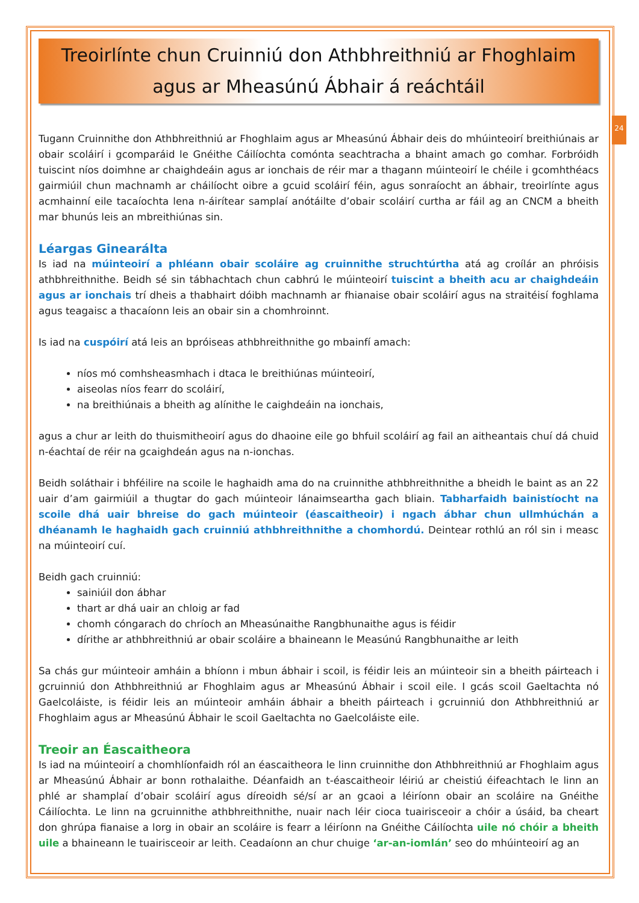24
Treoirlínte chun Cruinniú don Athbhreithniú ar Fhoghlaim
agus ar Mheasúnú Ábhair á reáchtáil
Tugann Cruinnithe don Athbhreithniú ar Fhoghlaim agus ar Mheasúnú Ábhair deis do mhúinteoirí breithiúnais ar obair scoláirí i gcomparáid le Gnéithe Cáilíochta comónta seachtracha a bhaint amach go comhar. Forbróidh tuiscint níos doimhne ar chaighdeáin agus ar ionchais de réir mar a thagann múinteoirí le chéile i gcomhthéacs gairmiúil chun machnamh ar cháilíocht oibre a gcuid scoláirí féin, agus sonraíocht an ábhair, treoirlínte agus acmhainní eile tacaíochta lena n-áirítear samplaí anótáilte d’obair scoláirí curtha ar fáil ag an CNCM a bheith mar bhunús leis an mbreithiúnas sin.
Léargas Ginearálta
Is iad na múinteoirí a phléann obair scoláire ag cruinnithe struchtúrtha atá ag croílár an phróisis athbhreithnithe. Beidh sé sin tábhachtach chun cabhrú le múinteoirí tuiscint a bheith acu ar chaighdeáin agus ar ionchais trí dheis a thabhairt dóibh machnamh ar fhianaise obair scoláirí agus na straitéisí foghlama agus teagaisc a thacaíonn leis an obair sin a chomhroinnt.
Is iad na cuspóirí atá leis an bpróiseas athbhreithnithe go mbainfí amach:
níos mó comhsheasmhach i dtaca le breithiúnas múinteoirí,
aiseolas níos fearr do scoláirí,
na breithiúnais a bheith ag alínithe le caighdeáin na ionchais,
agus a chur ar leith do thuismitheoirí agus do dhaoine eile go bhfuil scoláirí ag fail an aitheantais chuí dá chuid n-éachtaí de réir na gcaighdeán agus na n-ionchas.
Beidh soláthair i bhféilire na scoile le haghaidh ama do na cruinnithe athbhreithnithe a bheidh le baint as an 22 uair d’am gairmiúil a thugtar do gach múinteoir lánaimseartha gach bliain. Tabharfaidh bainistíocht na scoile dhá uair bhreise do gach múinteoir (éascaitheoir) i ngach ábhar chun ullmhúchán a dhéanamh le haghaidh gach cruinniú athbhreithnithe a chomhordú. Deintear rothlú an ról sin i measc na múinteoirí cuí.
Beidh gach cruinniú:
sainiúil don ábhar
thart ar dhá uair an chloig ar fad
chomh cóngarach do chríoch an Mheasúnaithe Rangbhunaithe agus is féidir
dírithe ar athbhreithniú ar obair scoláire a bhaineann le Measúnú Rangbhunaithe ar leith
Sa chás gur múinteoir amháin a bhíonn i mbun ábhair i scoil, is féidir leis an múinteoir sin a bheith páirteach i gcruinniú don Athbhreithniú ar Fhoghlaim agus ar Mheasúnú Ábhair i scoil eile. I gcás scoil Gaeltachta nó Gaelcoláiste, is féidir leis an múinteoir amháin ábhair a bheith páirteach i gcruinniú don Athbhreithniú ar Fhoghlaim agus ar Mheasúnú Ábhair le scoil Gaeltachta no Gaelcoláiste eile.
Treoir an Éascaitheora
Is iad na múinteoirí a chomhlíonfaidh ról an éascaitheora le linn cruinnithe don Athbhreithniú ar Fhoghlaim agus ar Mheasúnú Ábhair ar bonn rothalaithe. Déanfaidh an t-éascaitheoir léiriú ar cheistiú éifeachtach le linn an phlé ar shamplaí d’obair scoláirí agus díreoidh sé/sí ar an gcaoi a léiríonn obair an scoláire na Gnéithe Cáilíochta. Le linn na gcruinnithe athbhreithnithe, nuair nach léir cioca tuairisceoir a chóir a úsáid, ba cheart don ghrúpa fianaise a lorg in obair an scoláire is fearr a léiríonn na Gnéithe Cáilíochta uile nó chóir a bheith uile a bhaineann le tuairisceoir ar leith. Ceadaíonn an chur chuige ‘ar-an-iomlán’ seo do mhúinteoirí ag an